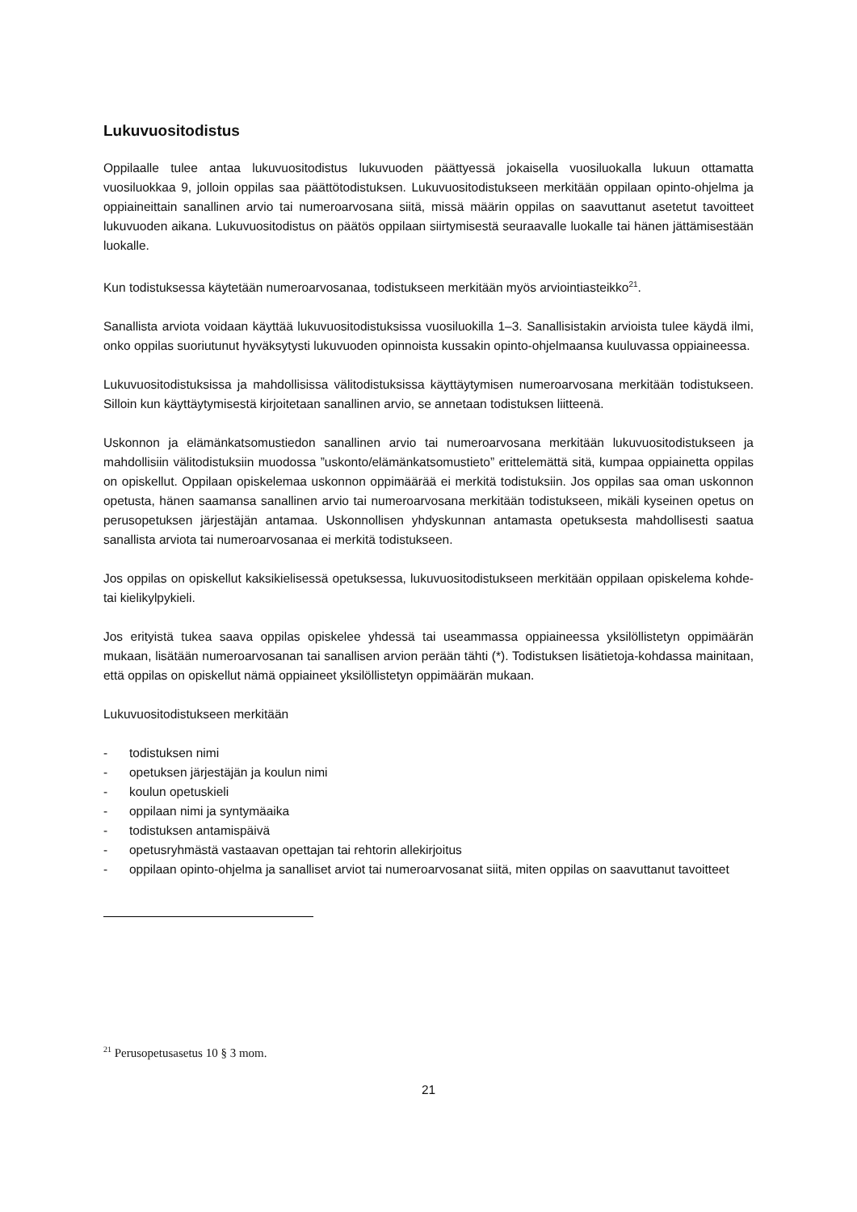Lukuvuositodistus
Oppilaalle tulee antaa lukuvuositodistus lukuvuoden päättyessä jokaisella vuosiluokalla lukuun ottamatta vuosiluokkaa 9, jolloin oppilas saa päättötodistuksen. Lukuvuositodistukseen merkitään oppilaan opinto-ohjelma ja oppiaineittain sanallinen arvio tai numeroarvosana siitä, missä määrin oppilas on saavuttanut asetetut tavoitteet lukuvuoden aikana. Lukuvuositodistus on päätös oppilaan siirtymisestä seuraavalle luokalle tai hänen jättämisestään luokalle.
Kun todistuksessa käytetään numeroarvosanaa, todistukseen merkitään myös arviointiasteikko<sup>21</sup>.
Sanallista arviota voidaan käyttää lukuvuositodistuksissa vuosiluokilla 1–3. Sanallisistakin arvioista tulee käydä ilmi, onko oppilas suoriutunut hyväksytysti lukuvuoden opinnoista kussakin opinto-ohjelmaansa kuuluvassa oppiaineessa.
Lukuvuositodistuksissa ja mahdollisissa välitodistuksissa käyttäytymisen numeroarvosana merkitään todistukseen. Silloin kun käyttäytymisestä kirjoitetaan sanallinen arvio, se annetaan todistuksen liitteenä.
Uskonnon ja elämänkatsomustiedon sanallinen arvio tai numeroarvosana merkitään lukuvuositodistukseen ja mahdollisiin välitodistuksiin muodossa ”uskonto/elämänkatsomustieto” erittelemättä sitä, kumpaa oppiainetta oppilas on opiskellut. Oppilaan opiskelemaa uskonnon oppimäärää ei merkitä todistuksiin. Jos oppilas saa oman uskonnon opetusta, hänen saamansa sanallinen arvio tai numeroarvosana merkitään todistukseen, mikäli kyseinen opetus on perusopetuksen järjestäjän antamaa. Uskonnollisen yhdyskunnan antamasta opetuksesta mahdollisesti saatua sanallista arviota tai numeroarvosanaa ei merkitä todistukseen.
Jos oppilas on opiskellut kaksikielisessä opetuksessa, lukuvuositodistukseen merkitään oppilaan opiskelema kohde- tai kielikylpykieli.
Jos erityistä tukea saava oppilas opiskelee yhdessä tai useammassa oppiaineessa yksilöllistetyn oppimäärän mukaan, lisätään numeroarvosanan tai sanallisen arvion perään tähti (*). Todistuksen lisätietoja-kohdassa mainitaan, että oppilas on opiskellut nämä oppiaineet yksilöllistetyn oppimäärän mukaan.
Lukuvuositodistukseen merkitään
- todistuksen nimi
- opetuksen järjestäjän ja koulun nimi
- koulun opetuskieli
- oppilaan nimi ja syntymäaika
- todistuksen antamispäivä
- opetusryhmästä vastaavan opettajan tai rehtorin allekirjoitus
- oppilaan opinto-ohjelma ja sanalliset arviot tai numeroarvosanat siitä, miten oppilas on saavuttanut tavoitteet
<sup>21</sup> Perusopetusasetus 10 § 3 mom.
21